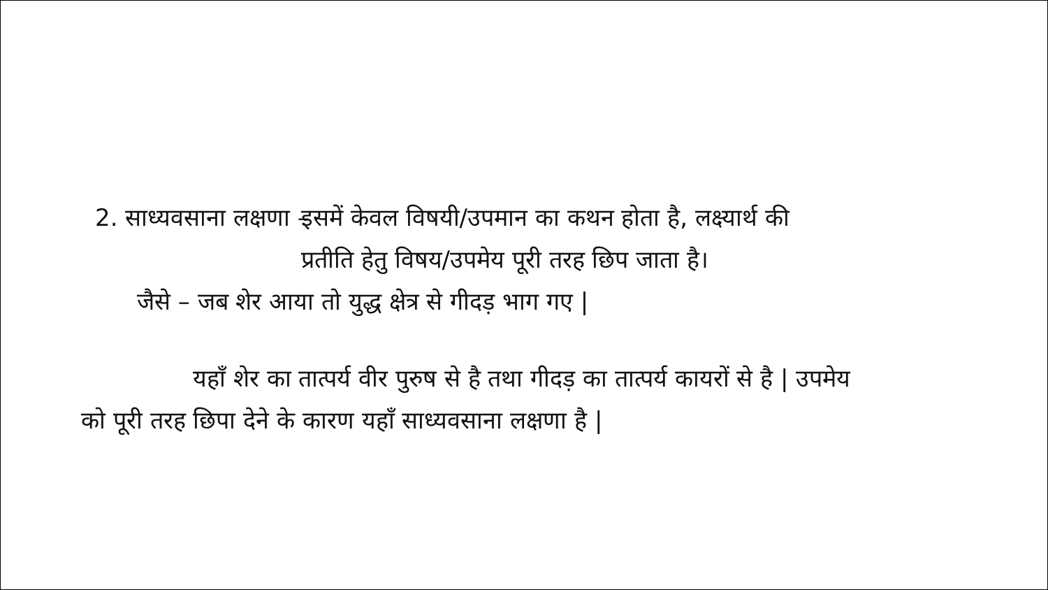2. साध्यवसाना लक्षणा – इसमें केवल विषयी/उपमान का कथन होता है, लक्ष्यार्थ की प्रतीति हेतु विषय/उपमेय पूरी तरह छिप जाता है।
जैसे – जब शेर आया तो युद्ध क्षेत्र से गीदड़ भाग गए |
यहाँ शेर का तात्पर्य वीर पुरुष से है तथा गीदड़ का तात्पर्य कायरों से है | उपमेय को पूरी तरह छिपा देने के कारण यहाँ साध्यवसाना लक्षणा है |